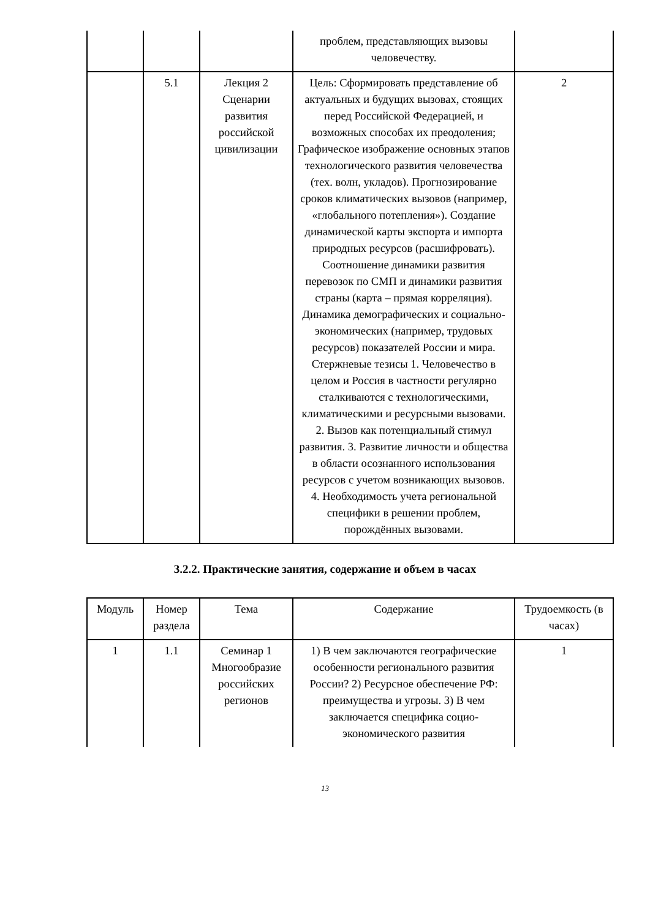| | | | проблем, представляющих вызовы человечеству. | |
| | 5.1 | Лекция 2 Сценарии развития российской цивилизации | Цель: Сформировать представление об актуальных и будущих вызовах, стоящих перед Российской Федерацией, и возможных способах их преодоления; Графическое изображение основных этапов технологического развития человечества (тех. волн, укладов). Прогнозирование сроков климатических вызовов (например, «глобального потепления»). Создание динамической карты экспорта и импорта природных ресурсов (расшифровать). Соотношение динамики развития перевозок по СМП и динамики развития страны (карта – прямая корреляция). Динамика демографических и социально-экономических (например, трудовых ресурсов) показателей России и мира. Стержневые тезисы 1. Человечество в целом и Россия в частности регулярно сталкиваются с технологическими, климатическими и ресурсными вызовами. 2. Вызов как потенциальный стимул развития. 3. Развитие личности и общества в области осознанного использования ресурсов с учетом возникающих вызовов. 4. Необходимость учета региональной специфики в решении проблем, порождённых вызовами. | 2 |
3.2.2. Практические занятия, содержание и объем в часах
| Модуль | Номер раздела | Тема | Содержание | Трудоемкость (в часах) |
| --- | --- | --- | --- | --- |
| 1 | 1.1 | Семинар 1 Многообразие российских регионов | 1) В чем заключаются географические особенности регионального развития России? 2) Ресурсное обеспечение РФ: преимущества и угрозы. 3) В чем заключается специфика социо-экономического развития | 1 |
13